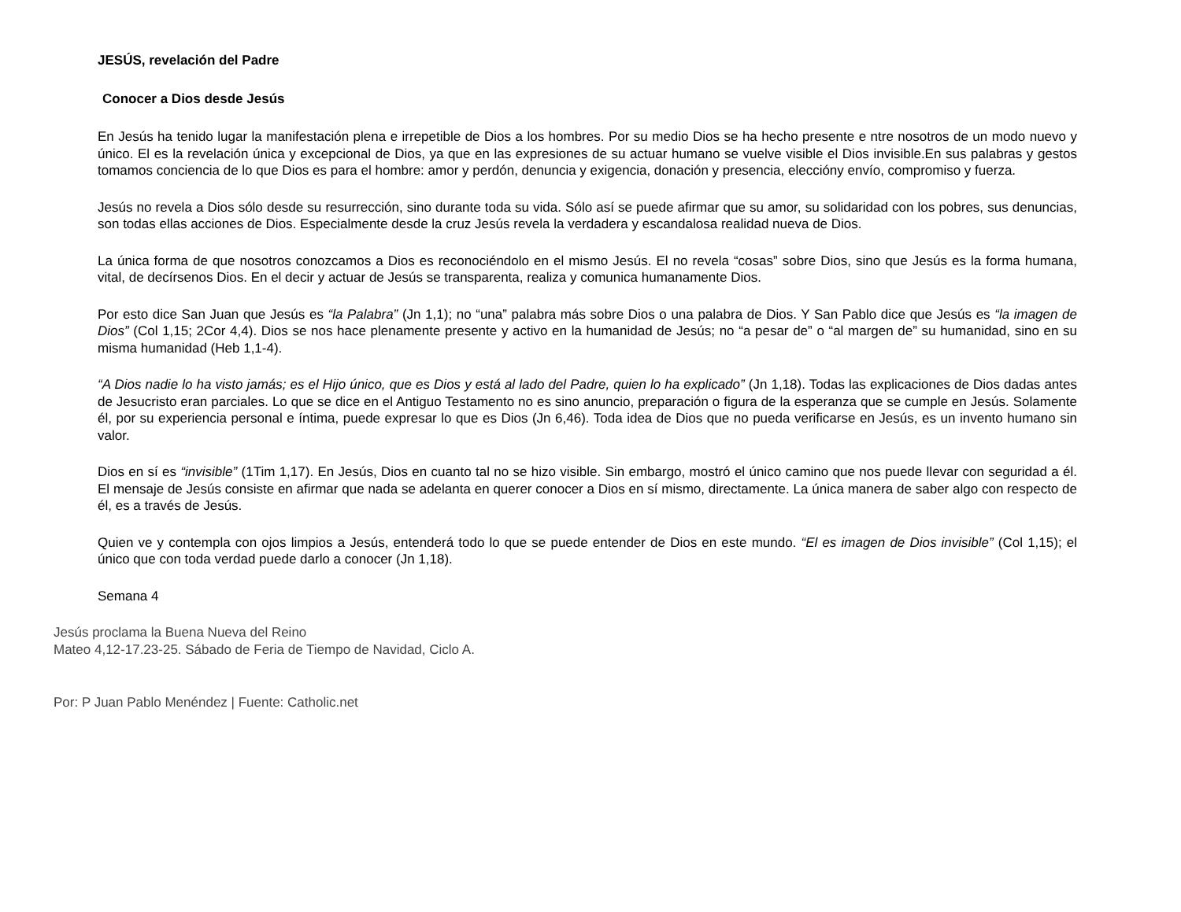JESÚS, revelación del Padre
Conocer a Dios desde Jesús
En Jesús ha tenido lugar la manifestación plena e irrepetible de Dios a los hombres. Por su medio Dios se ha hecho presente e ntre nosotros de un modo nuevo y único. El es la revelación única y excepcional de Dios, ya que en las expresiones de su actuar humano se vuelve visible el Dios invisible.En sus palabras y gestos tomamos conciencia de lo que Dios es para el hombre: amor y perdón, denuncia y exigencia, donación y presencia, elecciónу envío, compromiso y fuerza.
Jesús no revela a Dios sólo desde su resurrección, sino durante toda su vida. Sólo así se puede afirmar que su amor, su solidaridad con los pobres, sus denuncias, son todas ellas acciones de Dios. Especialmente desde la cruz Jesús revela la verdadera y escandalosa realidad nueva de Dios.
La única forma de que nosotros conozcamos a Dios es reconociéndolo en el mismo Jesús. El no revela “cosas” sobre Dios, sino que Jesús es la forma humana, vital, de decírsenos Dios. En el decir y actuar de Jesús se transparenta, realiza y comunica humanamente Dios.
Por esto dice San Juan que Jesús es “la Palabra” (Jn 1,1); no “una” palabra más sobre Dios o una palabra de Dios. Y San Pablo dice que Jesús es “la imagen de Dios” (Col 1,15; 2Cor 4,4). Dios se nos hace plenamente presente y activo en la humanidad de Jesús; no “a pesar de” o “al margen de” su humanidad, sino en su misma humanidad (Heb 1,1-4).
“A Dios nadie lo ha visto jamás; es el Hijo único, que es Dios y está al lado del Padre, quien lo ha explicado” (Jn 1,18). Todas las explicaciones de Dios dadas antes de Jesucristo eran parciales. Lo que se dice en el Antiguo Testamento no es sino anuncio, preparación o figura de la esperanza que se cumple en Jesús. Solamente él, por su experiencia personal e íntima, puede expresar lo que es Dios (Jn 6,46). Toda idea de Dios que no pueda verificarse en Jesús, es un invento humano sin valor.
Dios en sí es “invisible” (1Tim 1,17). En Jesús, Dios en cuanto tal no se hizo visible. Sin embargo, mostró el único camino que nos puede llevar con seguridad a él. El mensaje de Jesús consiste en afirmar que nada se adelanta en querer conocer a Dios en sí mismo, directamente. La única manera de saber algo con respecto de él, es a través de Jesús.
Quien ve y contempla con ojos limpios a Jesús, entenderá todo lo que se puede entender de Dios en este mundo. “El es imagen de Dios invisible” (Col 1,15); el único que con toda verdad puede darlo a conocer (Jn 1,18).
Semana 4
Jesús proclama la Buena Nueva del Reino
Mateo 4,12-17.23-25. Sábado de Feria de Tiempo de Navidad, Ciclo A.
Por: P Juan Pablo Menéndez | Fuente: Catholic.net